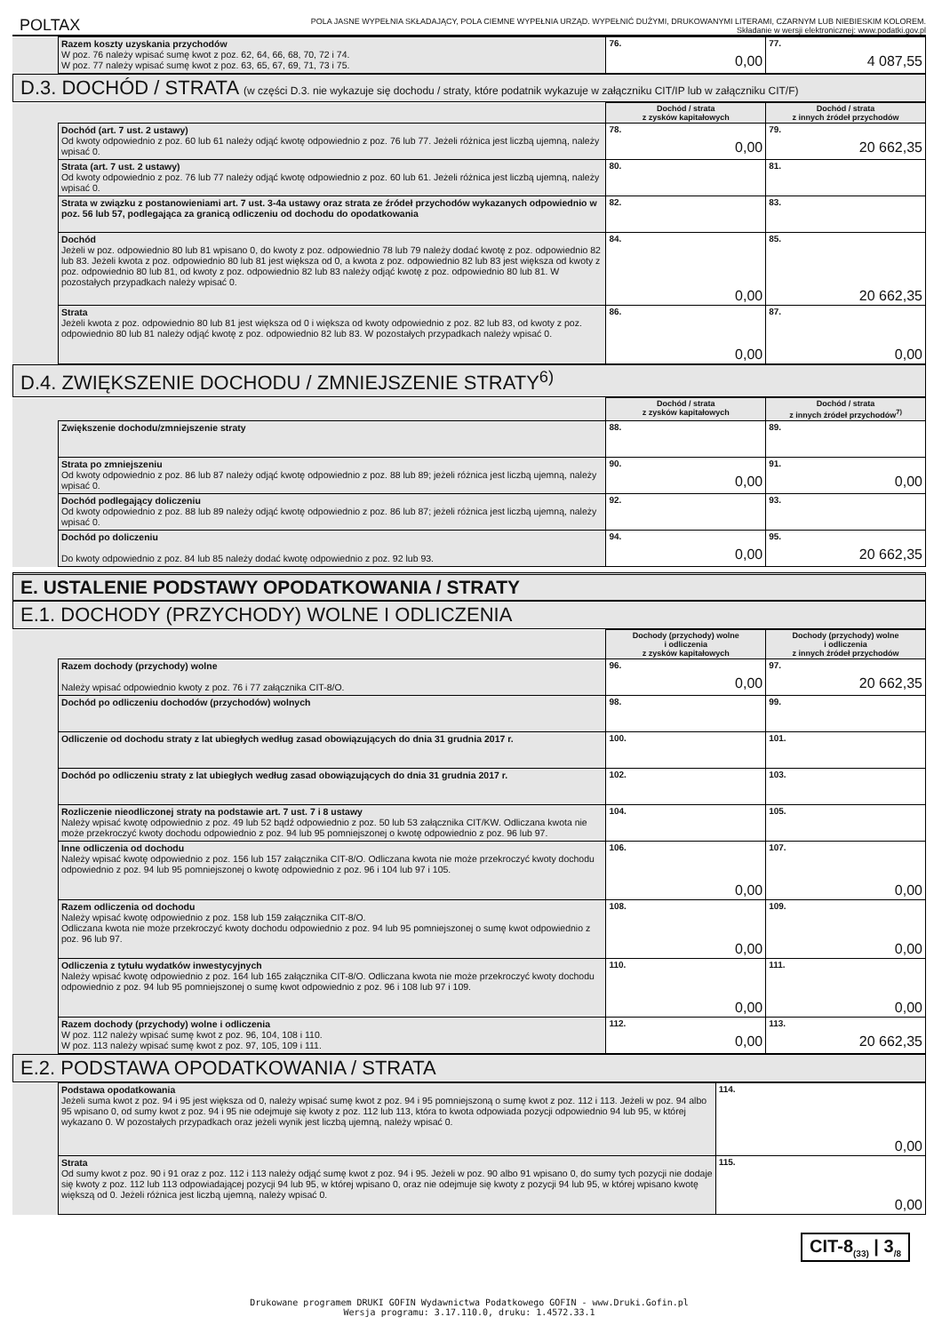POLTAX
POLA JASNE WYPEŁNIA SKŁADAJĄCY, POLA CIEMNE WYPEŁNIA URZĄD. WYPEŁNIĆ DUŻYMI, DRUKOWANYMI LITERAMI, CZARNYM LUB NIEBIESKIM KOLOREM.
Składanie w wersji elektronicznej: www.podatki.gov.pl
| | Razem koszty uzyskania przychodów W poz. 76 należy wpisać sumę kwot z poz. 62, 64, 66, 68, 70, 72 i 74. W poz. 77 należy wpisać sumę kwot z poz. 63, 65, 67, 69, 71, 73 i 75. | 76. 0,00 | 77. 4 087,55 |
D.3. DOCHÓD / STRATA (w części D.3. nie wykazuje się dochodu / straty, które podatnik wykazuje w załączniku CIT/IP lub w załączniku CIT/F)
| | | Dochód / strata z zysków kapitałowych | Dochód / strata z innych źródeł przychodów |
| | Dochód (art. 7 ust. 2 ustawy) Od kwoty odpowiednio z poz. 60 lub 61 należy odjąć kwotę odpowiednio z poz. 76 lub 77. Jeżeli różnica jest liczbą ujemną, należy wpisać 0. | 78. 0,00 | 79. 20 662,35 |
| | Strata (art. 7 ust. 2 ustawy) Od kwoty odpowiednio z poz. 76 lub 77 należy odjąć kwotę odpowiednio z poz. 60 lub 61. Jeżeli różnica jest liczbą ujemną, należy wpisać 0. | 80. | 81. |
| | Strata w związku z postanowieniami art. 7 ust. 3-4a ustawy oraz strata ze źródeł przychodów wykazanych odpowiednio w poz. 56 lub 57, podlegająca za granicą odliczeniu od dochodu do opodatkowania | 82. | 83. |
| | Dochód Jeżeli w poz. odpowiednio 80 lub 81 wpisano 0, do kwoty z poz. odpowiednio 78 lub 79 należy dodać kwotę z poz. odpowiednio 82 lub 83. Jeżeli kwota z poz. odpowiednio 80 lub 81 jest większa od 0, a kwota z poz. odpowiednio 82 lub 83 jest większa od kwoty z poz. odpowiednio 80 lub 81, od kwoty z poz. odpowiednio 82 lub 83 należy odjąć kwotę z poz. odpowiednio 80 lub 81. W pozostałych przypadkach należy wpisać 0. | 84. 0,00 | 85. 20 662,35 |
| | Strata Jeżeli kwota z poz. odpowiednio 80 lub 81 jest większa od 0 i większa od kwoty odpowiednio z poz. 82 lub 83, od kwoty z poz. odpowiednio 80 lub 81 należy odjąć kwotę z poz. odpowiednio 82 lub 83. W pozostałych przypadkach należy wpisać 0. | 86. 0,00 | 87. 0,00 |
D.4. ZWIĘKSZENIE DOCHODU / ZMNIEJSZENIE STRATY<sup>6)</sup>
| | | Dochód / strata z zysków kapitałowych | Dochód / strata z innych źródeł przychodów<sup>7)</sup> |
| | Zwiększenie dochodu/zmniejszenie straty | 88. | 89. |
| | Strata po zmniejszeniu Od kwoty odpowiednio z poz. 86 lub 87 należy odjąć kwotę odpowiednio z poz. 88 lub 89; jeżeli różnica jest liczbą ujemną, należy wpisać 0. | 90. 0,00 | 91. 0,00 |
| | Dochód podlegający doliczeniu Od kwoty odpowiednio z poz. 88 lub 89 należy odjąć kwotę odpowiednio z poz. 86 lub 87; jeżeli różnica jest liczbą ujemną, należy wpisać 0. | 92. | 93. |
| | Dochód po doliczeniu Do kwoty odpowiednio z poz. 84 lub 85 należy dodać kwotę odpowiednio z poz. 92 lub 93. | 94. 0,00 | 95. 20 662,35 |
E. USTALENIE PODSTAWY OPODATKOWANIA / STRATY
E.1. DOCHODY (PRZYCHODY) WOLNE I ODLICZENIA
| | | Dochody (przychody) wolne i odliczenia z zysków kapitałowych | Dochody (przychody) wolne i odliczenia z innych źródeł przychodów |
| | Razem dochody (przychody) wolne Należy wpisać odpowiednio kwoty z poz. 76 i 77 załącznika CIT-8/O. | 96. 0,00 | 97. 20 662,35 |
| | Dochód po odliczeniu dochodów (przychodów) wolnych | 98. | 99. |
| | Odliczenie od dochodu straty z lat ubiegłych według zasad obowiązujących do dnia 31 grudnia 2017 r. | 100. | 101. |
| | Dochód po odliczeniu straty z lat ubiegłych według zasad obowiązujących do dnia 31 grudnia 2017 r. | 102. | 103. |
| | Rozliczenie nieodliczonej straty na podstawie art. 7 ust. 7 i 8 ustawy Należy wpisać kwotę odpowiednio z poz. 49 lub 52 bądź odpowiednio z poz. 50 lub 53 załącznika CIT/KW. Odliczana kwota nie może przekroczyć kwoty dochodu odpowiednio z poz. 94 lub 95 pomniejszonej o kwotę odpowiednio z poz. 96 lub 97. | 104. | 105. |
| | Inne odliczenia od dochodu Należy wpisać kwotę odpowiednio z poz. 156 lub 157 załącznika CIT-8/O. Odliczana kwota nie może przekroczyć kwoty dochodu odpowiednio z poz. 94 lub 95 pomniejszonej o kwotę odpowiednio z poz. 96 i 104 lub 97 i 105. | 106. 0,00 | 107. 0,00 |
| | Razem odliczenia od dochodu Należy wpisać kwotę odpowiednio z poz. 158 lub 159 załącznika CIT-8/O. Odliczana kwota nie może przekroczyć kwoty dochodu odpowiednio z poz. 94 lub 95 pomniejszonej o sumę kwot odpowiednio z poz. 96 lub 97. | 108. 0,00 | 109. 0,00 |
| | Odliczenia z tytułu wydatków inwestycyjnych Należy wpisać kwotę odpowiednio z poz. 164 lub 165 załącznika CIT-8/O. Odliczana kwota nie może przekroczyć kwoty dochodu odpowiednio z poz. 94 lub 95 pomniejszonej o sumę kwot odpowiednio z poz. 96 i 108 lub 97 i 109. | 110. 0,00 | 111. 0,00 |
| | Razem dochody (przychody) wolne i odliczenia W poz. 112 należy wpisać sumę kwot z poz. 96, 104, 108 i 110. W poz. 113 należy wpisać sumę kwot z poz. 97, 105, 109 i 111. | 112. 0,00 | 113. 20 662,35 |
E.2. PODSTAWA OPODATKOWANIA / STRATA
| | Podstawa opodatkowania Jeżeli suma kwot z poz. 94 i 95 jest większa od 0, należy wpisać sumę kwot z poz. 94 i 95 pomniejszoną o sumę kwot z poz. 112 i 113. Jeżeli w poz. 94 albo 95 wpisano 0, od sumy kwot z poz. 94 i 95 nie odejmuje się kwoty z poz. 112 lub 113, która to kwota odpowiada pozycji odpowiednio 94 lub 95, w której wykazano 0. W pozostałych przypadkach oraz jeżeli wynik jest liczbą ujemną, należy wpisać 0. | 114. 0,00 |
| | Strata Od sumy kwot z poz. 90 i 91 oraz z poz. 112 i 113 należy odjąć sumę kwot z poz. 94 i 95. Jeżeli w poz. 90 albo 91 wpisano 0, do sumy tych pozycji nie dodaje się kwoty z poz. 112 lub 113 odpowiadającej pozycji 94 lub 95, w której wpisano 0, oraz nie odejmuje się kwoty z pozycji 94 lub 95, w której wpisano kwotę większą od 0. Jeżeli różnica jest liczbą ujemną, należy wpisać 0. | 115. 0,00 |
CIT-8<sub>(33)</sub> | 3<sub>/8</sub>
Drukowane programem DRUKI GOFIN Wydawnictwa Podatkowego GOFIN - www.Druki.Gofin.pl
Wersja programu: 3.17.110.0, druku: 1.4572.33.1